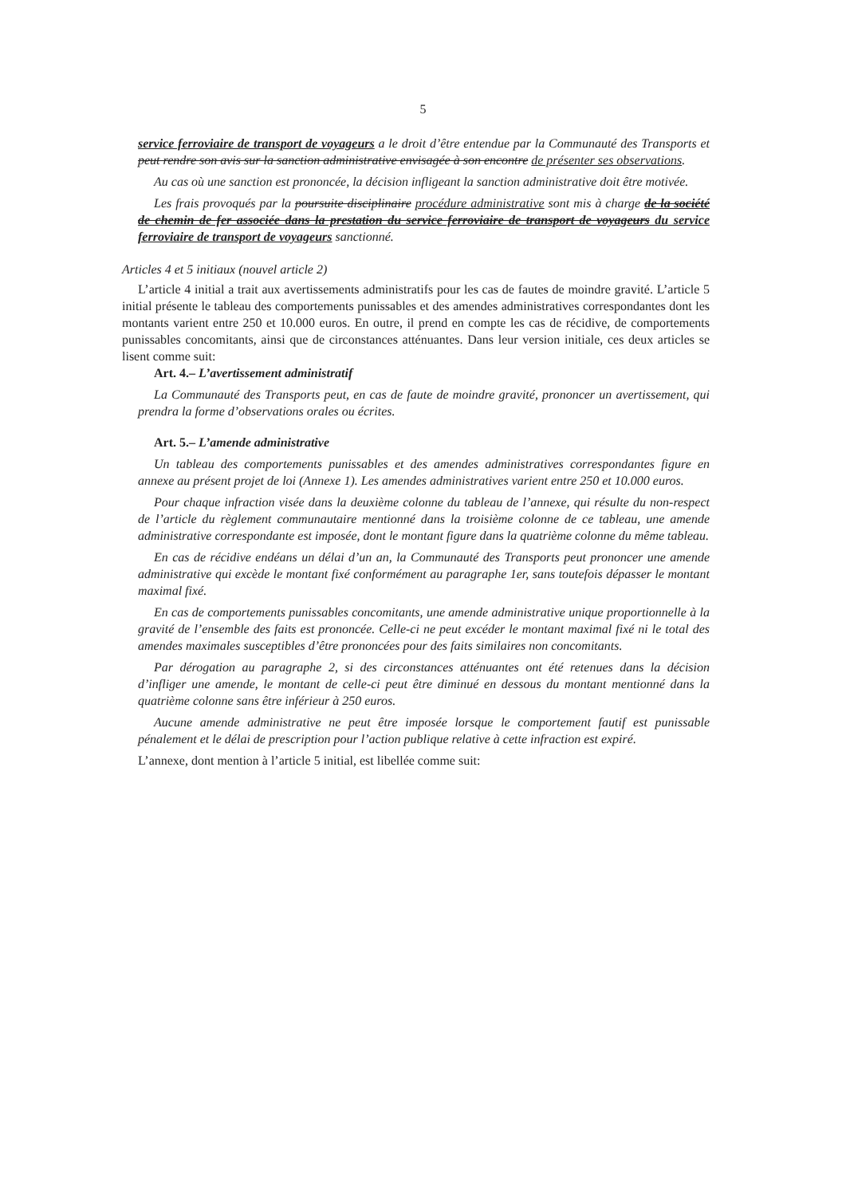5
service ferroviaire de transport de voyageurs a le droit d’être entendue par la Communauté des Transports et peut rendre son avis sur la sanction administrative envisagée à son encontre de présenter ses observations.
Au cas où une sanction est prononcée, la décision infligeant la sanction administrative doit être motivée.
Les frais provoqués par la poursuite disciplinaire procédure administrative sont mis à charge de la société de chemin de fer associée dans la prestation du service ferroviaire de transport de voyageurs du service ferroviaire de transport de voyageurs sanctionné.
Articles 4 et 5 initiaux (nouvel article 2)
L’article 4 initial a trait aux avertissements administratifs pour les cas de fautes de moindre gravité. L’article 5 initial présente le tableau des comportements punissables et des amendes administratives correspondantes dont les montants varient entre 250 et 10.000 euros. En outre, il prend en compte les cas de récidive, de comportements punissables concomitants, ainsi que de circonstances atténuantes. Dans leur version initiale, ces deux articles se lisent comme suit:
Art. 4.– L’avertissement administratif
La Communauté des Transports peut, en cas de faute de moindre gravité, prononcer un avertissement, qui prendra la forme d’observations orales ou écrites.
Art. 5.– L’amende administrative
Un tableau des comportements punissables et des amendes administratives correspondantes figure en annexe au présent projet de loi (Annexe 1). Les amendes administratives varient entre 250 et 10.000 euros.
Pour chaque infraction visée dans la deuxième colonne du tableau de l’annexe, qui résulte du non-respect de l’article du règlement communautaire mentionné dans la troisième colonne de ce tableau, une amende administrative correspondante est imposée, dont le montant figure dans la quatrième colonne du même tableau.
En cas de récidive endéans un délai d’un an, la Communauté des Transports peut prononcer une amende administrative qui excède le montant fixé conformément au paragraphe 1er, sans toutefois dépasser le montant maximal fixé.
En cas de comportements punissables concomitants, une amende administrative unique proportionnelle à la gravité de l’ensemble des faits est prononcée. Celle-ci ne peut excéder le montant maximal fixé ni le total des amendes maximales susceptibles d’être prononcées pour des faits similaires non concomitants.
Par dérogation au paragraphe 2, si des circonstances atténuantes ont été retenues dans la décision d’infliger une amende, le montant de celle-ci peut être diminué en dessous du montant mentionné dans la quatrième colonne sans être inférieur à 250 euros.
Aucune amende administrative ne peut être imposée lorsque le comportement fautif est punissable pénalement et le délai de prescription pour l’action publique relative à cette infraction est expiré.
L’annexe, dont mention à l’article 5 initial, est libellée comme suit: